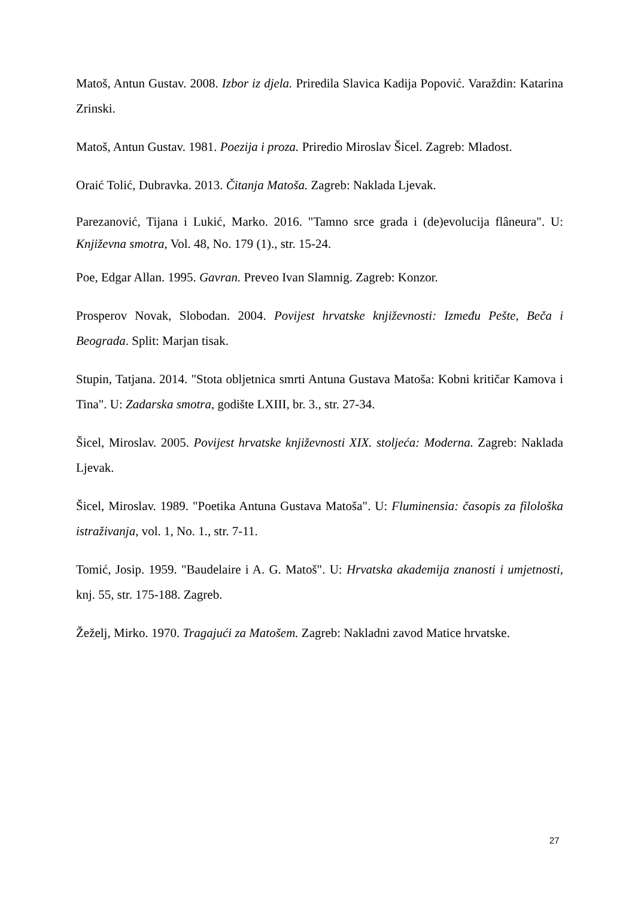Matoš, Antun Gustav. 2008. Izbor iz djela. Priredila Slavica Kadija Popović. Varaždin: Katarina Zrinski.
Matoš, Antun Gustav. 1981. Poezija i proza. Priredio Miroslav Šicel. Zagreb: Mladost.
Oraić Tolić, Dubravka. 2013. Čitanja Matoša. Zagreb: Naklada Ljevak.
Parezanović, Tijana i Lukić, Marko. 2016. "Tamno srce grada i (de)evolucija flâneura". U: Književna smotra, Vol. 48, No. 179 (1)., str. 15-24.
Poe, Edgar Allan. 1995. Gavran. Preveo Ivan Slamnig. Zagreb: Konzor.
Prosperov Novak, Slobodan. 2004. Povijest hrvatske književnosti: Između Pešte, Beča i Beograda. Split: Marjan tisak.
Stupin, Tatjana. 2014. "Stota obljetnica smrti Antuna Gustava Matoša: Kobni kritičar Kamova i Tina". U: Zadarska smotra, godište LXIII, br. 3., str. 27-34.
Šicel, Miroslav. 2005. Povijest hrvatske književnosti XIX. stoljeća: Moderna. Zagreb: Naklada Ljevak.
Šicel, Miroslav. 1989. "Poetika Antuna Gustava Matoša". U: Fluminensia: časopis za filološka istraživanja, vol. 1, No. 1., str. 7-11.
Tomić, Josip. 1959. "Baudelaire i A. G. Matoš". U: Hrvatska akademija znanosti i umjetnosti, knj. 55, str. 175-188. Zagreb.
Žeželj, Mirko. 1970. Tragajući za Matošem. Zagreb: Nakladni zavod Matice hrvatske.
27